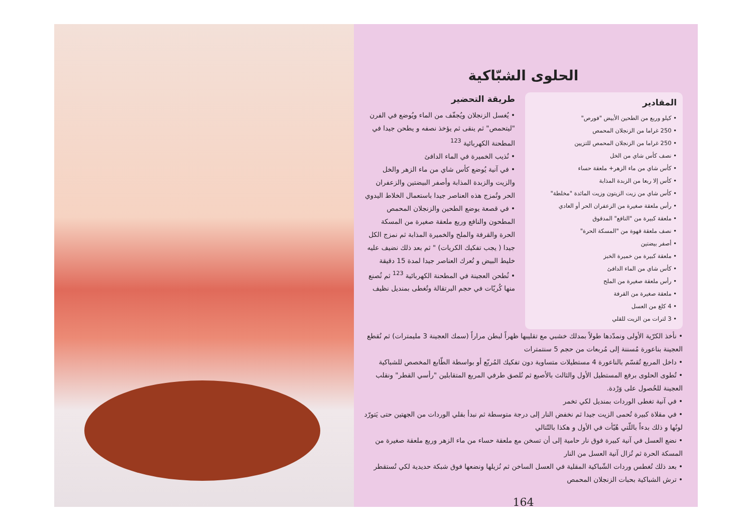الحلوى الشبّاكية
المقادير
• كيلو وربع من الطحين الأبيض "فورص"
• 250 غراما من الزنجلان المحمص
• 250 غراما من الزنجلان المحمص للتزيين
• نصف كأس شاي من الخل
• كأس شاي من ماء الزهر+ ملعقة حساء
• كأس إلا ربعا من الزبدة المذابة
• كأس شاي من زيت الزيتون وزيت المائدة "مخلطة"
• رأس ملعقة صغيرة من الزعفران الحر أو العادي
• ملعقة كبيرة من "النافع" المدقوق
• نصف ملعقة قهوة من "المسكة الحرة"
• أصفر بيضتين
• ملعقة كبيرة من خميرة الخبز
• كأس شاي من الماء الدافئ
• رأس ملعقة صغيرة من الملح
• ملعقة صغيرة من القرفة
• 4 كلغ من العسل
• 3 لترات من الزيت للقلي
طريقة التحضير
• يُغسل الزنجلان ويُجفّف من الماء ويُوضع في الفرن "ليتحمص" ثم ينقى ثم يؤخذ نصفه و يطحن جيدا في المطحنة الكهربائية <sup>123</sup>
• نُذيب الخميرة في الماء الدافئ
• في آنية يُوضع كأس شاي من ماء الزهر والخل والزيت والزبدة المذابة وأصفر البيضتين والزعفران الحر وتُمزج هذه العناصر جيدا باستعمال الخلاط اليدوي
• في قصعة يوضع الطحين والزنجلان المحمص المطحون والنافع وربع ملعقة صغيرة من المسكة الحرة والقرفة والملح والخميرة المذابة ثم نمزج الكل جيدا ( يجب تفكيك الكريات) " ثم بعد ذلك نضيف عليه خليط البيض و تُعرك العناصر جيدا لمدة 15 دقيقة
• تُطحن العجينة في المطحنة الكهربائية <sup>123</sup> ثم تُصنع منها كُريّات في حجم البرتقالة وتُغطى بمنديل نظيف
• نأخذ الكرّية الأولى ونمدّدها طولاً بمدلك خشبي مع تقليبها ظهراً لبطن مراراً (سمك العجينة 3 مليمترات) ثم نُقطع العجينة بناعورة مُسننة إلى مُربعات من حجم 5 سنتمترات
• داخل المربع تُقسّم بالناعورة 4 مستطيلات متساوية دون تفكيك المُربّع أو بواسطة الطّابع المخصص للشباكية
• تُطوى الحلوى برفع المستطيل الأول والثالث بالأصبع ثم نُلصق طرفي المربع المتقابلين "رأسي القطر" ونقلب العجينة للحُصول على وَرْدة.
• في آنية تغطى الوردات بمنديل لكي تخمر
• في مقلاة كبيرة تُحمى الزيت جيدا ثم نخفض النار إلى درجة متوسطة ثم نبدأ بقلي الوردات من الجهتين حتى يَتورّد لونُها و ذلك بدءاً باللّتي هُيّأت في الأول و هكذا بالتّتالي
• نضع العسل في آنية كبيرة فوق نار حامية إلى أن تسخن مع ملعقة حساء من ماء الزهر وربع ملعقة صغيرة من المسكة الحرة ثم تُزال آنية العسل من النار
• بعد ذلك تُغطس وردات الشّباكية المقلية في العسل الساخن ثم نُزيلها ونضعها فوق شبكة حديدية لكي تُستقطر
• ترش الشباكية بحبات الزنجلان المحمص
164